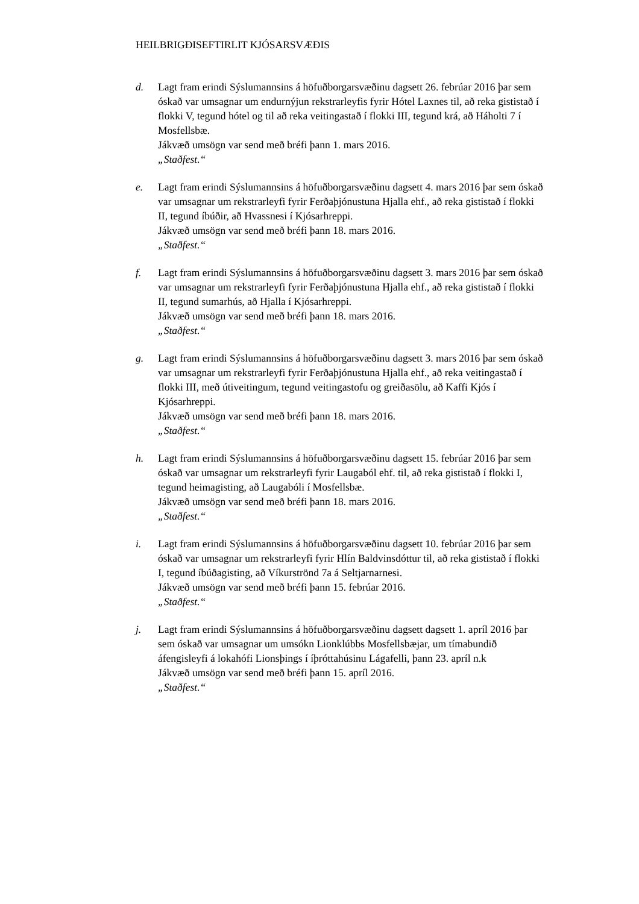HEILBRIGÐISEFTIRLIT KJÓSARSVÆÐIS
d. Lagt fram erindi Sýslumannsins á höfuðborgarsvæðinu dagsett 26. febrúar 2016 þar sem óskað var umsagnar um endurnýjun rekstrarleyfis fyrir Hótel Laxnes til, að reka gististað í flokki V, tegund hótel og til að reka veitingastað í flokki III, tegund krá, að Háholti 7 í Mosfellsbæ.
Jákvæð umsögn var send með bréfi þann 1. mars 2016.
„Staðfest.“
e. Lagt fram erindi Sýslumannsins á höfuðborgarsvæðinu dagsett 4. mars 2016 þar sem óskað var umsagnar um rekstrarleyfi fyrir Ferðaþjónustuna Hjalla ehf., að reka gististað í flokki II, tegund íbúðir, að Hvassnesi í Kjósarhreppi.
Jákvæð umsögn var send með bréfi þann 18. mars 2016.
„Staðfest.“
f. Lagt fram erindi Sýslumannsins á höfuðborgarsvæðinu dagsett 3. mars 2016 þar sem óskað var umsagnar um rekstrarleyfi fyrir Ferðaþjónustuna Hjalla ehf., að reka gististað í flokki II, tegund sumarhús, að Hjalla í Kjósarhreppi.
Jákvæð umsögn var send með bréfi þann 18. mars 2016.
„Staðfest.“
g. Lagt fram erindi Sýslumannsins á höfuðborgarsvæðinu dagsett 3. mars 2016 þar sem óskað var umsagnar um rekstrarleyfi fyrir Ferðaþjónustuna Hjalla ehf., að reka veitingastað í flokki III, með útiveitingum, tegund veitingastofu og greiðasölu, að Kaffi Kjós í Kjósarhreppi.
Jákvæð umsögn var send með bréfi þann 18. mars 2016.
„Staðfest.“
h. Lagt fram erindi Sýslumannsins á höfuðborgarsvæðinu dagsett 15. febrúar 2016 þar sem óskað var umsagnar um rekstrarleyfi fyrir Laugaból ehf. til, að reka gististað í flokki I, tegund heimagisting, að Laugabóli í Mosfellsbæ.
Jákvæð umsögn var send með bréfi þann 18. mars 2016.
„Staðfest.“
i. Lagt fram erindi Sýslumannsins á höfuðborgarsvæðinu dagsett 10. febrúar 2016 þar sem óskað var umsagnar um rekstrarleyfi fyrir Hlín Baldvinsdóttur til, að reka gististað í flokki I, tegund íbúðagisting, að Víkurströnd 7a á Seltjarnarnesi.
Jákvæð umsögn var send með bréfi þann 15. febrúar 2016.
„Staðfest.“
j. Lagt fram erindi Sýslumannsins á höfuðborgarsvæðinu dagsett dagsett 1. apríl 2016 þar sem óskað var umsagnar um umsókn Lionklúbbs Mosfellsbæjar, um tímabundið áfengisleyfi á lokahófi Lionsþings í íþróttahúsinu Lágafelli, þann 23. apríl n.k
Jákvæð umsögn var send með bréfi þann 15. apríl 2016.
„Staðfest.“